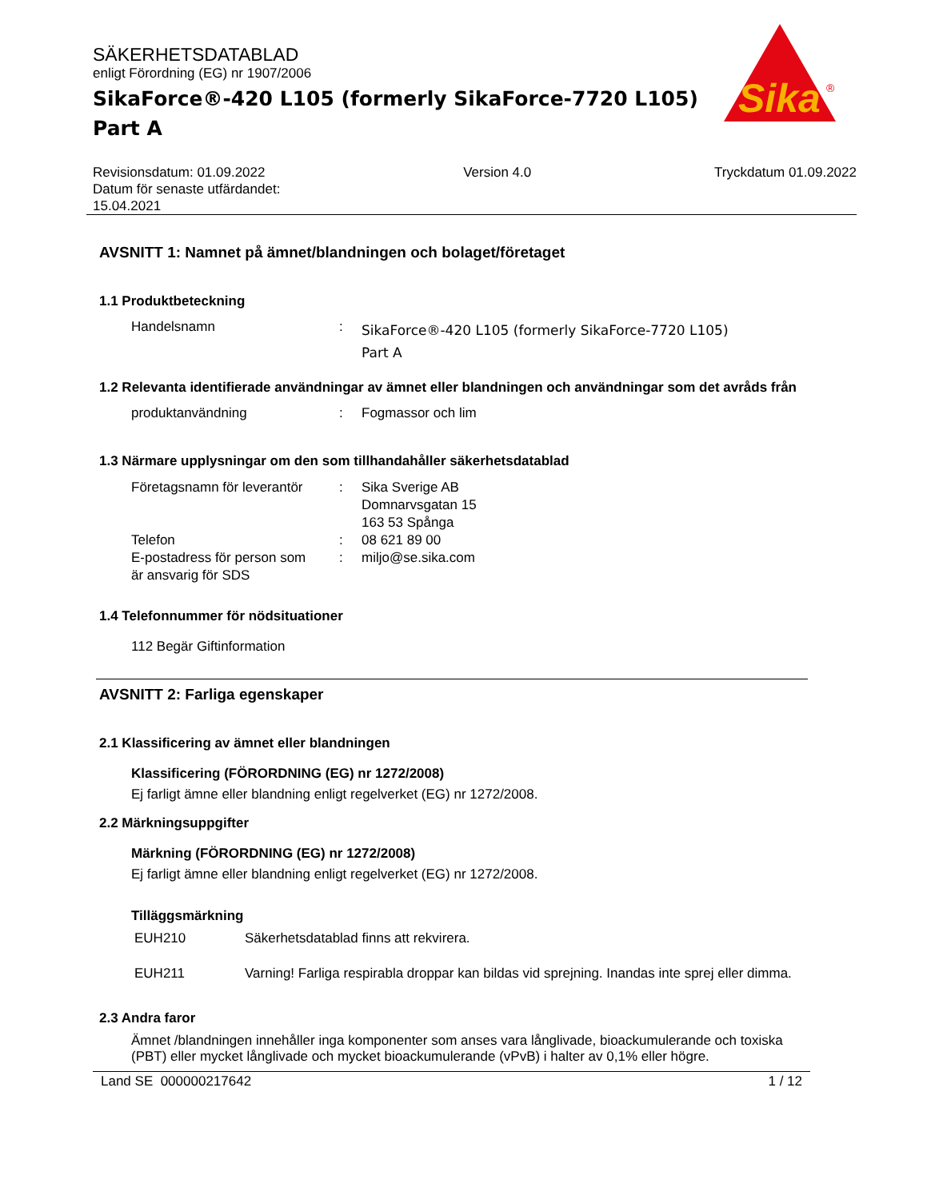Sika
®
SÄKERHETSDATABLAD
enligt Förordning (EG) nr 1907/2006
SikaForce®-420 L105 (formerly SikaForce-7720 L105)
Part A
Revisionsdatum: 01.09.2022
Datum för senaste utfärdandet:
15.04.2021
Version 4.0 Tryckdatum 01.09.2022
AVSNITT 1: Namnet på ämnet/blandningen och bolaget/företaget
1.1 Produktbeteckning
Handelsnamn :
SikaForce®-420 L105 (formerly SikaForce-7720 L105)
Part A
1.2 Relevanta identifierade användningar av ämnet eller blandningen och användningar som det avråds från
produktanvändning : Fogmassor och lim
1.3 Närmare upplysningar om den som tillhandahåller säkerhetsdatablad
Företagsnamn för leverantör
Telefon
E-postadress för person som
är ansvarig för SDS
:
:
:
Sika Sverige AB
Domnarvsgatan 15
163 53 Spånga
08 621 89 00
miljo@se.sika.com
1.4 Telefonnummer för nödsituationer
112 Begär Giftinformation
AVSNITT 2: Farliga egenskaper
2.1 Klassificering av ämnet eller blandningen
Klassificering (FÖRORDNING (EG) nr 1272/2008)
Ej farligt ämne eller blandning enligt regelverket (EG) nr 1272/2008.
2.2 Märkningsuppgifter
Märkning (FÖRORDNING (EG) nr 1272/2008)
Ej farligt ämne eller blandning enligt regelverket (EG) nr 1272/2008.
Tilläggsmärkning
EUH210 Säkerhetsdatablad finns att rekvirera.
EUH211 Varning! Farliga respirabla droppar kan bildas vid sprejning. Inandas inte sprej eller dimma.
2.3 Andra faror
Ämnet /blandningen innehåller inga komponenter som anses vara långlivade, bioackumulerande och toxiska (PBT) eller mycket långlivade och mycket bioackumulerande (vPvB) i halter av 0,1% eller högre.
Land SE 000000217642 1 / 12